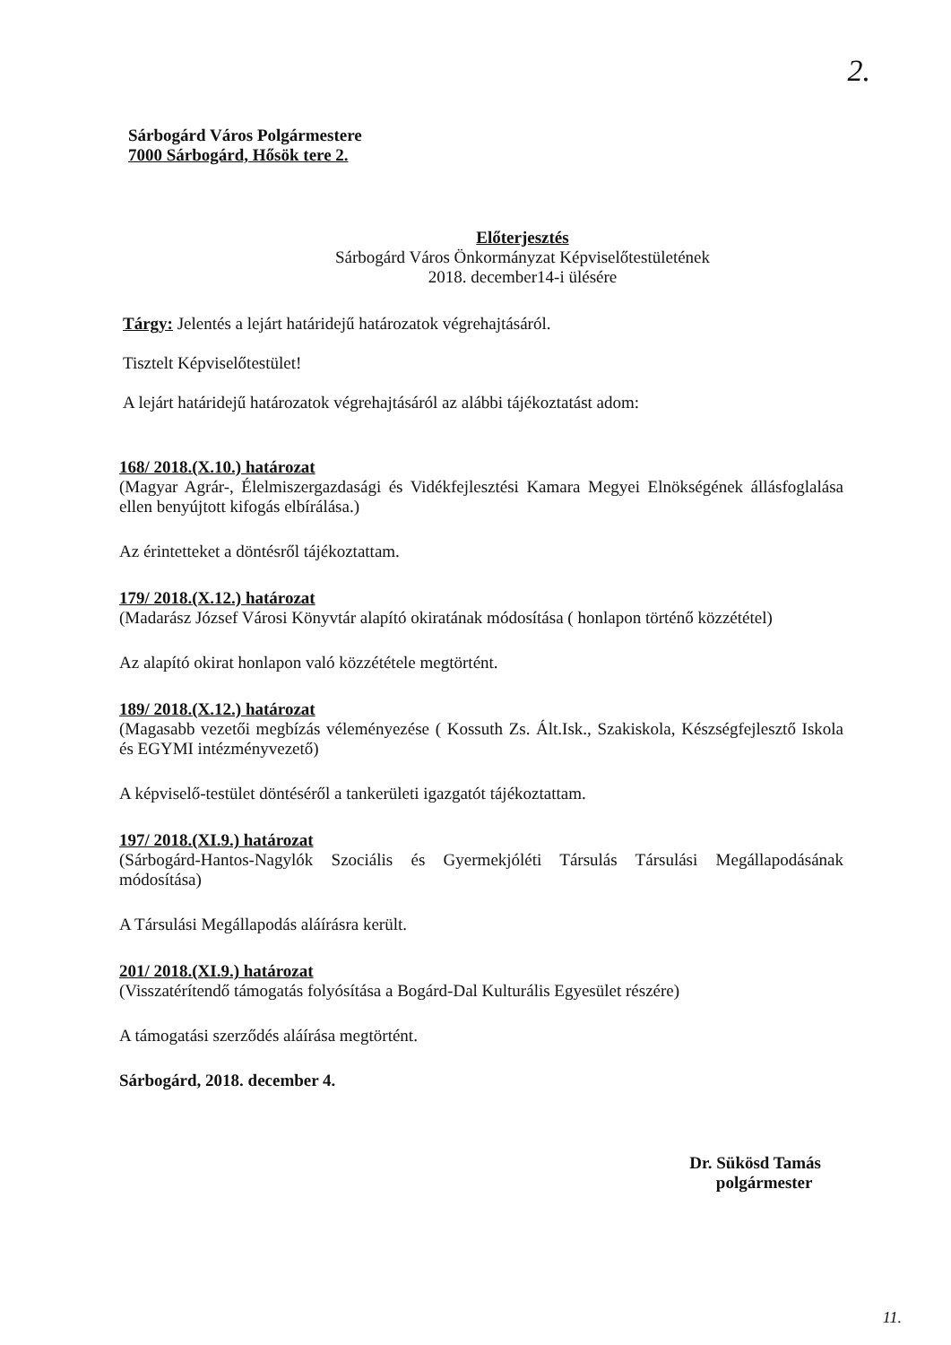2.
Sárbogárd Város Polgármestere
7000 Sárbogárd, Hősök tere 2.
Előterjesztés
Sárbogárd Város Önkormányzat Képviselőtestületének
2018. december14-i ülésére
Tárgy: Jelentés a lejárt határidejű határozatok végrehajtásáról.
Tisztelt Képviselőtestület!
A lejárt határidejű határozatok végrehajtásáról az alábbi tájékoztatást adom:
168/ 2018.(X.10.) határozat
(Magyar Agrár-, Élelmiszergazdasági és Vidékfejlesztési Kamara Megyei Elnökségének állásfoglalása ellen benyújtott kifogás elbírálása.)
Az érintetteket a döntésről tájékoztattam.
179/ 2018.(X.12.) határozat
(Madarász József Városi Könyvtár alapító okiratának módosítása ( honlapon történő közzététel)
Az alapító okirat honlapon való közzététele megtörtént.
189/ 2018.(X.12.) határozat
(Magasabb vezetői megbízás véleményezése ( Kossuth Zs. Ált.Isk., Szakiskola, Készségfejlesztő Iskola és EGYMI intézményvezető)
A képviselő-testület döntéséről a tankerületi igazgatót tájékoztattam.
197/ 2018.(XI.9.) határozat
(Sárbogárd-Hantos-Nagylók Szociális és Gyermekjóléti Társulás Társulási Megállapodásának módosítása)
A Társulási Megállapodás aláírásra került.
201/ 2018.(XI.9.) határozat
(Visszatérítendő támogatás folyósítása a Bogárd-Dal Kulturális Egyesület részére)
A támogatási szerződés aláírása megtörtént.
Sárbogárd, 2018. december 4.
Dr. Sükösd Tamás
polgármester
11.